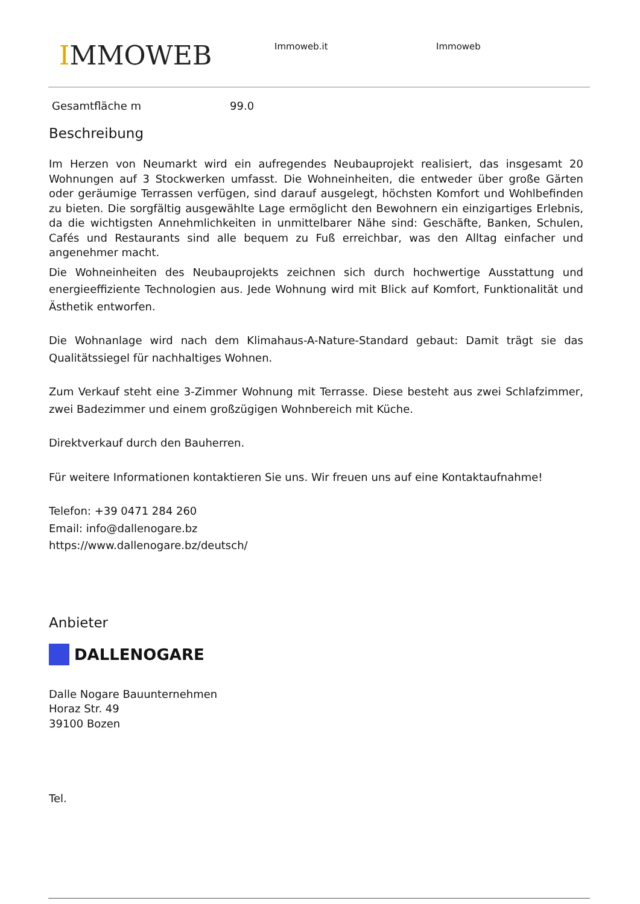IMMOWEB Immoweb.it Immoweb
Gesamtfläche m 99.0
Beschreibung
Im Herzen von Neumarkt wird ein aufregendes Neubauprojekt realisiert, das insgesamt 20 Wohnungen auf 3 Stockwerken umfasst. Die Wohneinheiten, die entweder über große Gärten oder geräumige Terrassen verfügen, sind darauf ausgelegt, höchsten Komfort und Wohlbefinden zu bieten. Die sorgfältig ausgewählte Lage ermöglicht den Bewohnern ein einzigartiges Erlebnis, da die wichtigsten Annehmlichkeiten in unmittelbarer Nähe sind: Geschäfte, Banken, Schulen, Cafés und Restaurants sind alle bequem zu Fuß erreichbar, was den Alltag einfacher und angenehmer macht.
Die Wohneinheiten des Neubauprojekts zeichnen sich durch hochwertige Ausstattung und energieeffiziente Technologien aus. Jede Wohnung wird mit Blick auf Komfort, Funktionalität und Ästhetik entworfen.
Die Wohnanlage wird nach dem Klimahaus-A-Nature-Standard gebaut: Damit trägt sie das Qualitätssiegel für nachhaltiges Wohnen.
Zum Verkauf steht eine 3-Zimmer Wohnung mit Terrasse. Diese besteht aus zwei Schlafzimmer, zwei Badezimmer und einem großzügigen Wohnbereich mit Küche.
Direktverkauf durch den Bauherren.
Für weitere Informationen kontaktieren Sie uns. Wir freuen uns auf eine Kontaktaufnahme!
Telefon: +39 0471 284 260
Email: info@dallenogare.bz
https://www.dallenogare.bz/deutsch/
Anbieter
DALLENOGARE
Dalle Nogare Bauunternehmen
Horaz Str. 49
39100 Bozen
Tel.